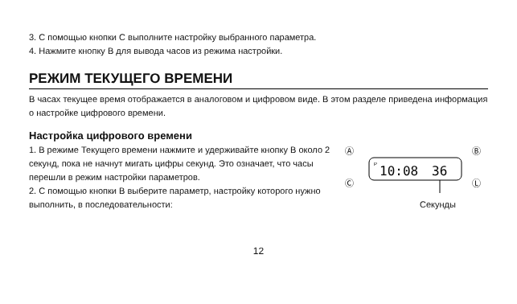3. С помощью кнопки C выполните настройку выбранного параметра.
4. Нажмите кнопку B для вывода часов из режима настройки.
РЕЖИМ ТЕКУЩЕГО ВРЕМЕНИ
В часах текущее время отображается в аналоговом и цифровом виде. В этом разделе приведена информация о настройке цифрового времени.
Настройка цифрового времени
1. В режиме Текущего времени нажмите и удерживайте кнопку B около 2 секунд, пока не начнут мигать цифры секунд. Это означает, что часы перешли в режим настройки параметров.
2. С помощью кнопки B выберите параметр, настройку которого нужно выполнить, в последовательности:
Ⓐ
Ⓑ
Ⓒ
Ⓛ
P
10:08
36
Секунды
12